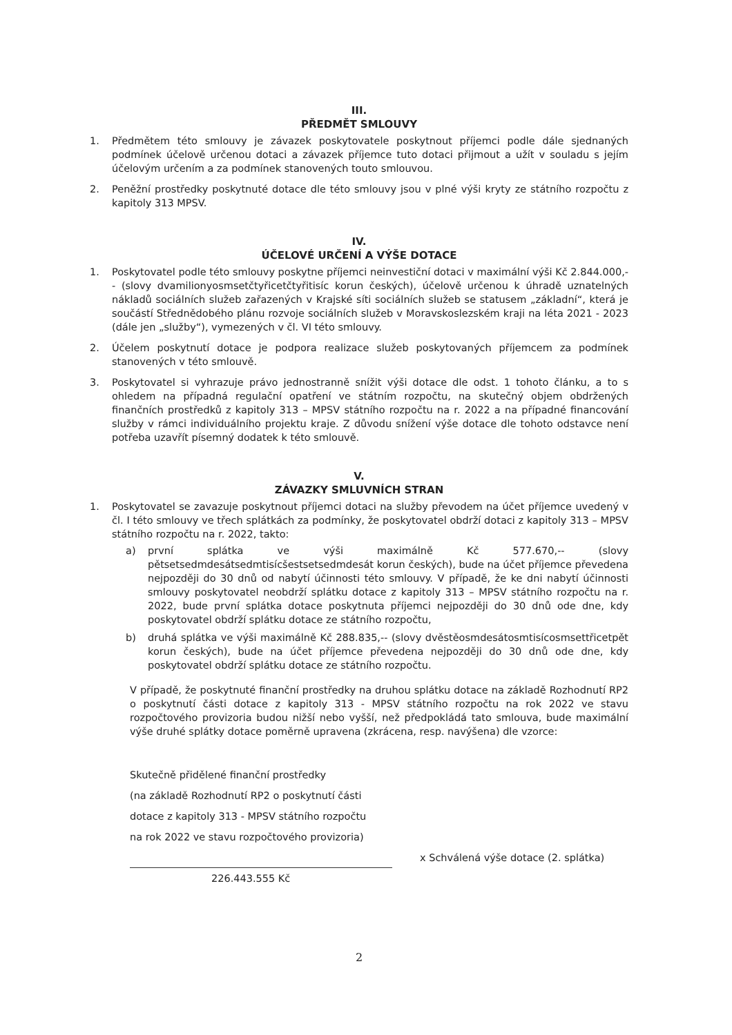III.
PŘEDMĚT SMLOUVY
1. Předmětem této smlouvy je závazek poskytovatele poskytnout příjemci podle dále sjednaných podmínek účelově určenou dotaci a závazek příjemce tuto dotaci přijmout a užít v souladu s jejím účelovým určením a za podmínek stanovených touto smlouvou.
2. Peněžní prostředky poskytnuté dotace dle této smlouvy jsou v plné výši kryty ze státního rozpočtu z kapitoly 313 MPSV.
IV.
ÚČELOVÉ URČENÍ A VÝŠE DOTACE
1. Poskytovatel podle této smlouvy poskytne příjemci neinvestiční dotaci v maximální výši Kč 2.844.000,-- (slovy dvamilionyosmsetčtyřicetčtyřitisíc korun českých), účelově určenou k úhradě uznatelných nákladů sociálních služeb zařazených v Krajské síti sociálních služeb se statusem „základní“, která je součástí Střednědobého plánu rozvoje sociálních služeb v Moravskoslezském kraji na léta 2021 - 2023 (dále jen „služby“), vymezených v čl. VI této smlouvy.
2. Účelem poskytnutí dotace je podpora realizace služeb poskytovaných příjemcem za podmínek stanovených v této smlouvě.
3. Poskytovatel si vyhrazuje právo jednostranně snížit výši dotace dle odst. 1 tohoto článku, a to s ohledem na případná regulační opatření ve státním rozpočtu, na skutečný objem obdržených finančních prostředků z kapitoly 313 – MPSV státního rozpočtu na r. 2022 a na případné financování služby v rámci individuálního projektu kraje. Z důvodu snížení výše dotace dle tohoto odstavce není potřeba uzavřít písemný dodatek k této smlouvě.
V.
ZÁVAZKY SMLUVNÍCH STRAN
1. Poskytovatel se zavazuje poskytnout příjemci dotaci na služby převodem na účet příjemce uvedený v čl. I této smlouvy ve třech splátkách za podmínky, že poskytovatel obdrží dotaci z kapitoly 313 – MPSV státního rozpočtu na r. 2022, takto:
a) první splátka ve výši maximálně Kč 577.670,-- (slovy pětsetsedmdesátsedmtisícšestsetsedmdesát korun českých), bude na účet příjemce převedena nejpozději do 30 dnů od nabytí účinnosti této smlouvy. V případě, že ke dni nabytí účinnosti smlouvy poskytovatel neobdrží splátku dotace z kapitoly 313 – MPSV státního rozpočtu na r. 2022, bude první splátka dotace poskytnuta příjemci nejpozději do 30 dnů ode dne, kdy poskytovatel obdrží splátku dotace ze státního rozpočtu,
b) druhá splátka ve výši maximálně Kč 288.835,-- (slovy dvěstěosmdesátosmtisícosmsettřicetpět korun českých), bude na účet příjemce převedena nejpozději do 30 dnů ode dne, kdy poskytovatel obdrží splátku dotace ze státního rozpočtu.
V případě, že poskytnuté finanční prostředky na druhou splátku dotace na základě Rozhodnutí RP2 o poskytnutí části dotace z kapitoly 313 - MPSV státního rozpočtu na rok 2022 ve stavu rozpočtového provizoria budou nižší nebo vyšší, než předpokládá tato smlouva, bude maximální výše druhé splátky dotace poměrně upravena (zkrácena, resp. navýšena) dle vzorce:
Skutečně přidělené finanční prostředky
(na základě Rozhodnutí RP2 o poskytnutí části
dotace z kapitoly 313 - MPSV státního rozpočtu
na rok 2022 ve stavu rozpočtového provizoria)
x Schválená výše dotace (2. splátka)
226.443.555 Kč
2